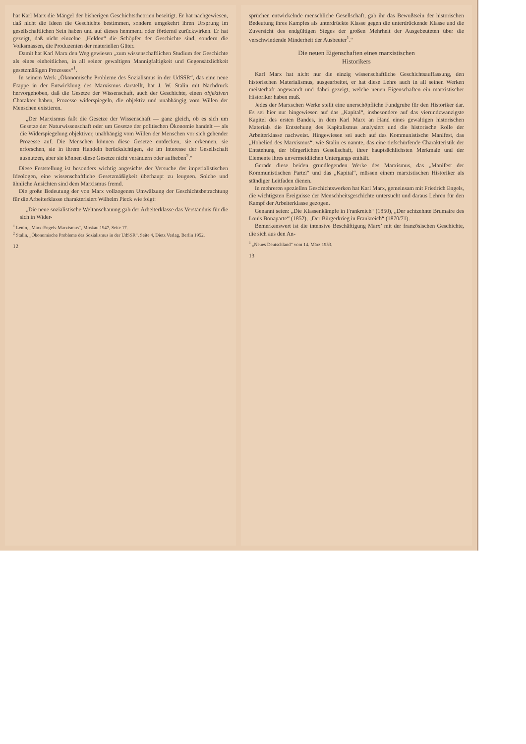hat Karl Marx die Mängel der bisherigen Geschichtstheorien beseitigt. Er hat nachgewiesen, daß nicht die Ideen die Geschichte bestimmen, sondern umgekehrt ihren Ursprung im gesellschaftlichen Sein haben und auf dieses hemmend oder fördernd zurückwirken. Er hat gezeigt, daß nicht einzelne „Helden“ die Schöpfer der Geschichte sind, sondern die Volksmassen, die Produzenten der materiellen Güter.
Damit hat Karl Marx den Weg gewiesen „zum wissenschaftlichen Studium der Geschichte als eines einheitlichen, in all seiner gewaltigen Mannigfaltigkeit und Gegensätzlichkeit gesetzmäßigen Prozesses“<sup>1</sup>.
In seinem Werk „Ökonomische Probleme des Sozialismus in der UdSSR“, das eine neue Etappe in der Entwicklung des Marxismus darstellt, hat J. W. Stalin mit Nachdruck hervorgehoben, daß die Gesetze der Wissenschaft, auch der Geschichte, einen objektiven Charakter haben, Prozesse widerspiegeln, die objektiv und unabhängig vom Willen der Menschen existieren.
„Der Marxismus faßt die Gesetze der Wissenschaft — ganz gleich, ob es sich um Gesetze der Naturwissenschaft oder um Gesetze der politischen Ökonomie handelt — als die Widerspiegelung objektiver, unabhängig vom Willen der Menschen vor sich gehender Prozesse auf. Die Menschen können diese Gesetze entdecken, sie erkennen, sie erforschen, sie in ihrem Handeln berücksichtigen, sie im Interesse der Gesellschaft ausnutzen, aber sie können diese Gesetze nicht verändern oder aufheben<sup>2</sup>.“
Diese Feststellung ist besonders wichtig angesichts der Versuche der imperialistischen Ideologen, eine wissenschaftliche Gesetzmäßigkeit überhaupt zu leugnen. Solche und ähnliche Ansichten sind dem Marxismus fremd.
Die große Bedeutung der von Marx vollzogenen Umwälzung der Geschichtsbetrachtung für die Arbeiterklasse charakterisiert Wilhelm Pieck wie folgt:
„Die neue sozialistische Weltanschauung gab der Arbeiterklasse das Verständnis für die sich in Wider-
<sup>1</sup> Lenin, „Marx-Engels-Marxismus“, Moskau 1947, Seite 17.
<sup>2</sup> Stalin, „Ökonomische Probleme des Sozialismus in der UdSSR“, Seite 4, Dietz Verlag, Berlin 1952.
12
sprüchen entwickelnde menschliche Gesellschaft, gab ihr das Bewußtsein der historischen Bedeutung ihres Kampfes als unterdrückte Klasse gegen die unterdrückende Klasse und die Zuversicht des endgültigen Sieges der großen Mehrheit der Ausgebeuteten über die verschwindende Minderheit der Ausbeuter<sup>1</sup>.“
Die neuen Eigenschaften eines marxistischen
Historikers
Karl Marx hat nicht nur die einzig wissenschaftliche Geschichtsauffassung, den historischen Materialismus, ausgearbeitet, er hat diese Lehre auch in all seinen Werken meisterhaft angewandt und dabei gezeigt, welche neuen Eigenschaften ein marxistischer Historiker haben muß.
Jedes der Marxschen Werke stellt eine unerschöpfliche Fundgrube für den Historiker dar. Es sei hier nur hingewiesen auf das „Kapital“, insbesondere auf das vierundzwanzigste Kapitel des ersten Bandes, in dem Karl Marx an Hand eines gewaltigen historischen Materials die Entstehung des Kapitalismus analysiert und die historische Rolle der Arbeiterklasse nachweist. Hingewiesen sei auch auf das Kommunistische Manifest, das „Hohelied des Marxismus“, wie Stalin es nannte, das eine tiefschürfende Charakteristik der Entstehung der bürgerlichen Gesellschaft, ihrer hauptsächlichsten Merkmale und der Elemente ihres unvermeidlichen Untergangs enthält.
Gerade diese beiden grundlegenden Werke des Marxismus, das „Manifest der Kommunistischen Partei“ und das „Kapital“, müssen einem marxistischen Historiker als ständiger Leitfaden dienen.
In mehreren speziellen Geschichtswerken hat Karl Marx, gemeinsam mit Friedrich Engels, die wichtigsten Ereignisse der Menschheitsgeschichte untersucht und daraus Lehren für den Kampf der Arbeiterklasse gezogen.
Genannt seien: „Die Klassenkämpfe in Frankreich“ (1850), „Der achtzehnte Brumaire des Louis Bonaparte“ (1852), „Der Bürgerkrieg in Frankreich“ (1870/71).
Bemerkenswert ist die intensive Beschäftigung Marx’ mit der französischen Geschichte, die sich aus den An-
<sup>1</sup> „Neues Deutschland“ vom 14. März 1953.
13